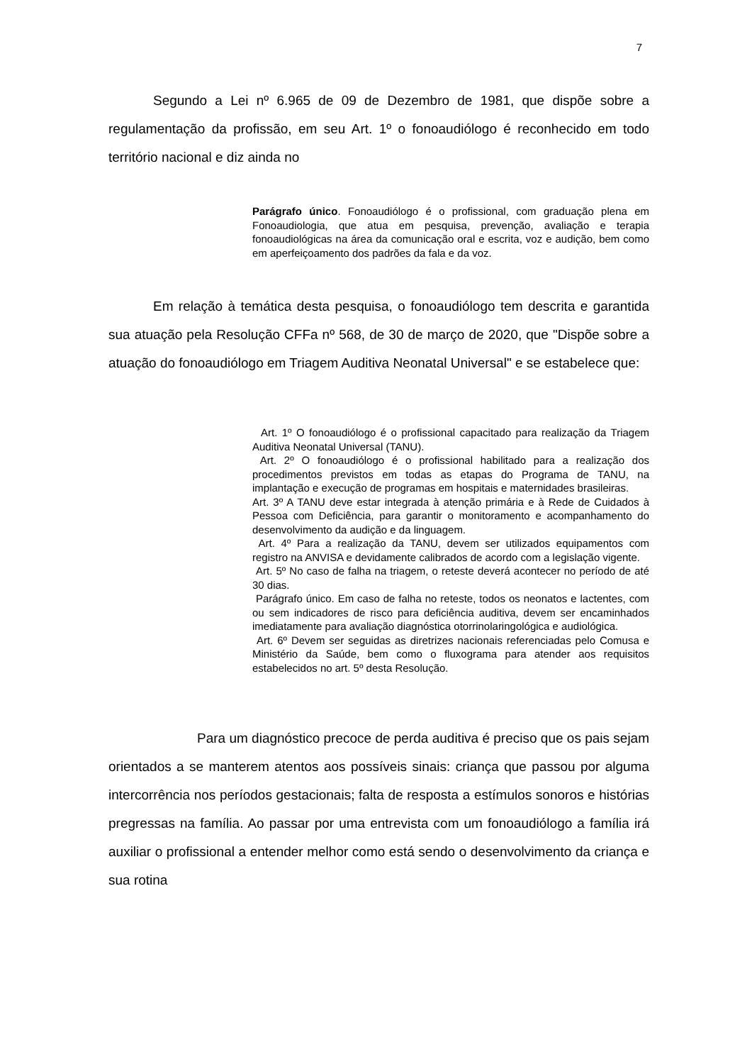7
Segundo a Lei nº 6.965 de 09 de Dezembro de 1981, que dispõe sobre a regulamentação da profissão, em seu Art. 1º o fonoaudiólogo é reconhecido em todo território nacional e diz ainda no
Parágrafo único. Fonoaudiólogo é o profissional, com graduação plena em Fonoaudiologia, que atua em pesquisa, prevenção, avaliação e terapia fonoaudiológicas na área da comunicação oral e escrita, voz e audição, bem como em aperfeiçoamento dos padrões da fala e da voz.
Em relação à temática desta pesquisa, o fonoaudiólogo tem descrita e garantida sua atuação pela Resolução CFFa nº 568, de 30 de março de 2020, que "Dispõe sobre a atuação do fonoaudiólogo em Triagem Auditiva Neonatal Universal" e se estabelece que:
Art. 1º O fonoaudiólogo é o profissional capacitado para realização da Triagem Auditiva Neonatal Universal (TANU).
Art. 2º O fonoaudiólogo é o profissional habilitado para a realização dos procedimentos previstos em todas as etapas do Programa de TANU, na implantação e execução de programas em hospitais e maternidades brasileiras.
Art. 3º A TANU deve estar integrada à atenção primária e à Rede de Cuidados à Pessoa com Deficiência, para garantir o monitoramento e acompanhamento do desenvolvimento da audição e da linguagem.
Art. 4º Para a realização da TANU, devem ser utilizados equipamentos com registro na ANVISA e devidamente calibrados de acordo com a legislação vigente.
Art. 5º No caso de falha na triagem, o reteste deverá acontecer no período de até 30 dias.
Parágrafo único. Em caso de falha no reteste, todos os neonatos e lactentes, com ou sem indicadores de risco para deficiência auditiva, devem ser encaminhados imediatamente para avaliação diagnóstica otorrinolaringológica e audiológica.
Art. 6º Devem ser seguidas as diretrizes nacionais referenciadas pelo Comusa e Ministério da Saúde, bem como o fluxograma para atender aos requisitos estabelecidos no art. 5º desta Resolução.
Para um diagnóstico precoce de perda auditiva é preciso que os pais sejam orientados a se manterem atentos aos possíveis sinais: criança que passou por alguma intercorrência nos períodos gestacionais; falta de resposta a estímulos sonoros e histórias pregressas na família. Ao passar por uma entrevista com um fonoaudiólogo a família irá auxiliar o profissional a entender melhor como está sendo o desenvolvimento da criança e sua rotina